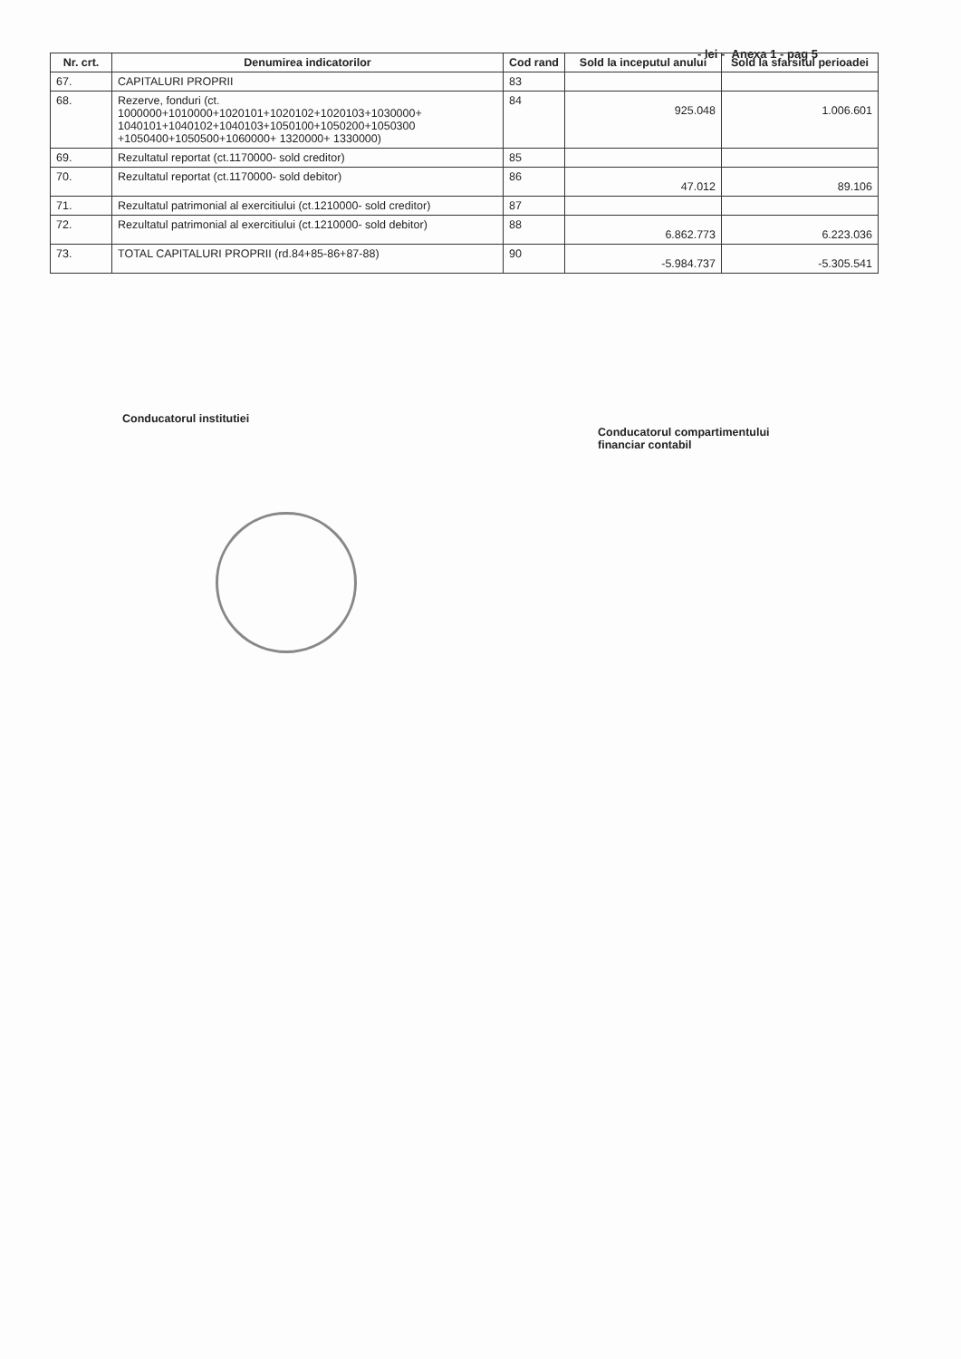- lei - Anexa 1 - pag 5
| Nr. crt. | Denumirea indicatorilor | Cod rand | Sold la inceputul anului | Sold la sfarsitul perioadei |
| --- | --- | --- | --- | --- |
| 67. | CAPITALURI PROPRII | 83 | | |
| 68. | Rezerve, fonduri (ct. 1000000+1010000+1020101+1020102+1020103+1030000+ 1040101+1040102+1040103+1050100+1050200+1050300 +1050400+1050500+1060000+ 1320000+ 1330000) | 84 | 925.048 | 1.006.601 |
| 69. | Rezultatul reportat (ct.1170000- sold creditor) | 85 | | |
| 70. | Rezultatul reportat (ct.1170000- sold debitor) | 86 | 47.012 | 89.106 |
| 71. | Rezultatul patrimonial al exercitiului (ct.1210000- sold creditor) | 87 | | |
| 72. | Rezultatul patrimonial al exercitiului (ct.1210000- sold debitor) | 88 | 6.862.773 | 6.223.036 |
| 73. | TOTAL CAPITALURI PROPRII (rd.84+85-86+87-88) | 90 | -5.984.737 | -5.305.541 |
Conducatorul institutiei
Conducatorul compartimentului
financiar contabil